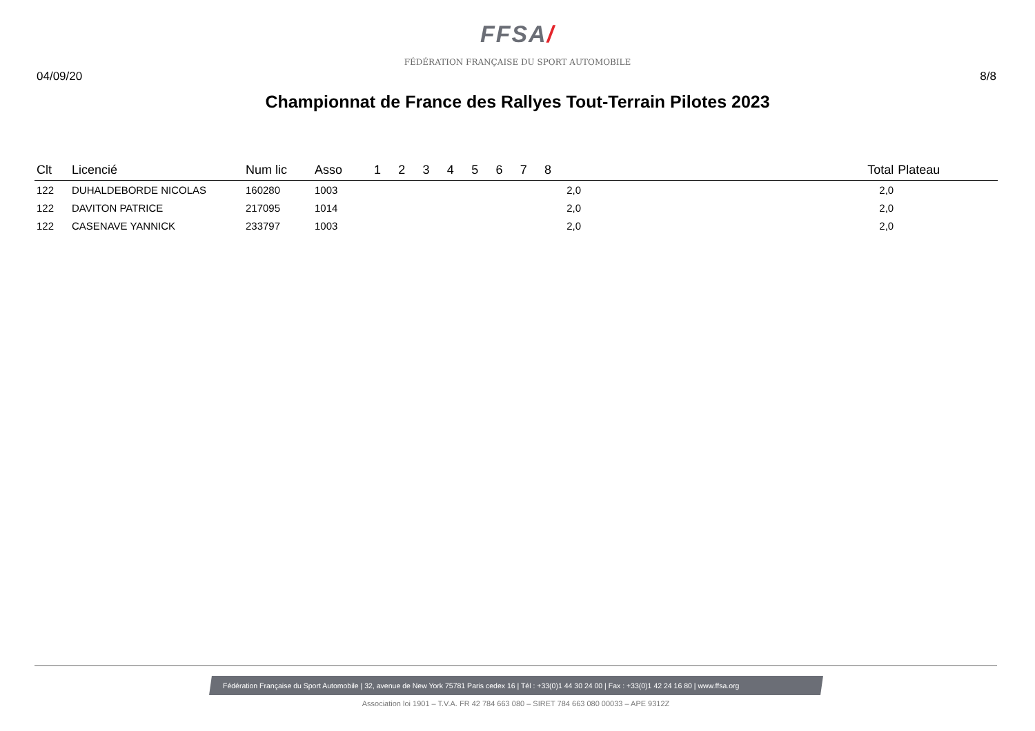FFSA/
FÉDÉRATION FRANÇAISE DU SPORT AUTOMOBILE
04/09/20 8/8
Championnat de France des Rallyes Tout-Terrain Pilotes 2023
| Clt | Licencié | Num lic | Asso | 1 | 2 | 3 | 4 | 5 | 6 | 7 | 8 | | Total | Plateau |
| --- | --- | --- | --- | --- | --- | --- | --- | --- | --- | --- | --- | --- | --- | --- |
| 122 | DUHALDEBORDE NICOLAS | 160280 | 1003 | | | | | | | | 2,0 | | 2,0 | |
| 122 | DAVITON PATRICE | 217095 | 1014 | | | | | | | | 2,0 | | 2,0 | |
| 122 | CASENAVE YANNICK | 233797 | 1003 | | | | | | | | 2,0 | | 2,0 | |
Fédération Française du Sport Automobile | 32, avenue de New York 75781 Paris cedex 16 | Tél : +33(0)1 44 30 24 00 | Fax : +33(0)1 42 24 16 80 | www.ffsa.org
Association loi 1901 – T.V.A. FR 42 784 663 080 – SIRET 784 663 080 00033 – APE 9312Z